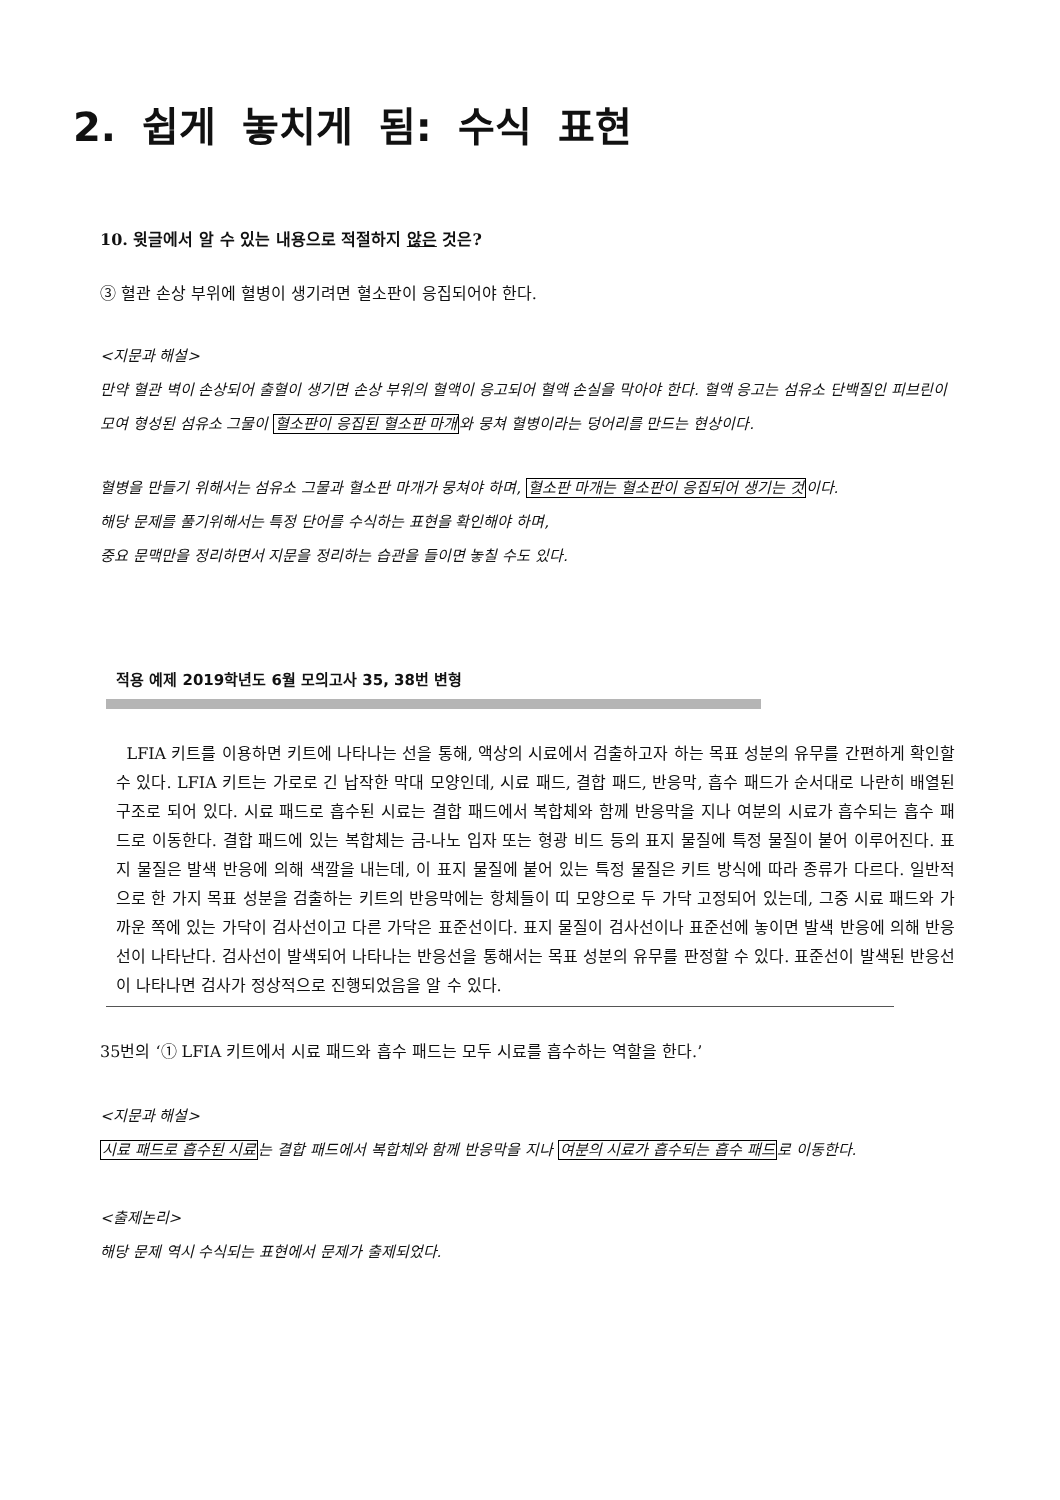2. 쉽게 놓치게 됨: 수식 표현
10. 윗글에서 알 수 있는 내용으로 적절하지 않은 것은?
③ 혈관 손상 부위에 혈병이 생기려면 혈소판이 응집되어야 한다.
<지문과 해설>
만약 혈관 벽이 손상되어 출혈이 생기면 손상 부위의 혈액이 응고되어 혈액 손실을 막아야 한다. 혈액 응고는 섬유소 단백질인 피브린이 모여 형성된 섬유소 그물이 혈소판이 응집된 혈소판 마개와 뭉쳐 혈병이라는 덩어리를 만드는 현상이다.
혈병을 만들기 위해서는 섬유소 그물과 혈소판 마개가 뭉쳐야 하며, 혈소판 마개는 혈소판이 응집되어 생기는 것이다.
해당 문제를 풀기위해서는 특정 단어를 수식하는 표현을 확인해야 하며,
중요 문맥만을 정리하면서 지문을 정리하는 습관을 들이면 놓칠 수도 있다.
적용 예제 2019학년도 6월 모의고사 35, 38번 변형
LFIA 키트를 이용하면 키트에 나타나는 선을 통해, 액상의 시료에서 검출하고자 하는 목표 성분의 유무를 간편하게 확인할 수 있다. LFIA 키트는 가로로 긴 납작한 막대 모양인데, 시료 패드, 결합 패드, 반응막, 흡수 패드가 순서대로 나란히 배열된 구조로 되어 있다. 시료 패드로 흡수된 시료는 결합 패드에서 복합체와 함께 반응막을 지나 여분의 시료가 흡수되는 흡수 패드로 이동한다. 결합 패드에 있는 복합체는 금-나노 입자 또는 형광 비드 등의 표지 물질에 특정 물질이 붙어 이루어진다. 표지 물질은 발색 반응에 의해 색깔을 내는데, 이 표지 물질에 붙어 있는 특정 물질은 키트 방식에 따라 종류가 다르다. 일반적으로 한 가지 목표 성분을 검출하는 키트의 반응막에는 항체들이 띠 모양으로 두 가닥 고정되어 있는데, 그중 시료 패드와 가까운 쪽에 있는 가닥이 검사선이고 다른 가닥은 표준선이다. 표지 물질이 검사선이나 표준선에 놓이면 발색 반응에 의해 반응선이 나타난다. 검사선이 발색되어 나타나는 반응선을 통해서는 목표 성분의 유무를 판정할 수 있다. 표준선이 발색된 반응선이 나타나면 검사가 정상적으로 진행되었음을 알 수 있다.
35번의 ‘① LFIA 키트에서 시료 패드와 흡수 패드는 모두 시료를 흡수하는 역할을 한다.’
<지문과 해설>
시료 패드로 흡수된 시료는 결합 패드에서 복합체와 함께 반응막을 지나 여분의 시료가 흡수되는 흡수 패드로 이동한다.
<출제논리>
해당 문제 역시 수식되는 표현에서 문제가 출제되었다.